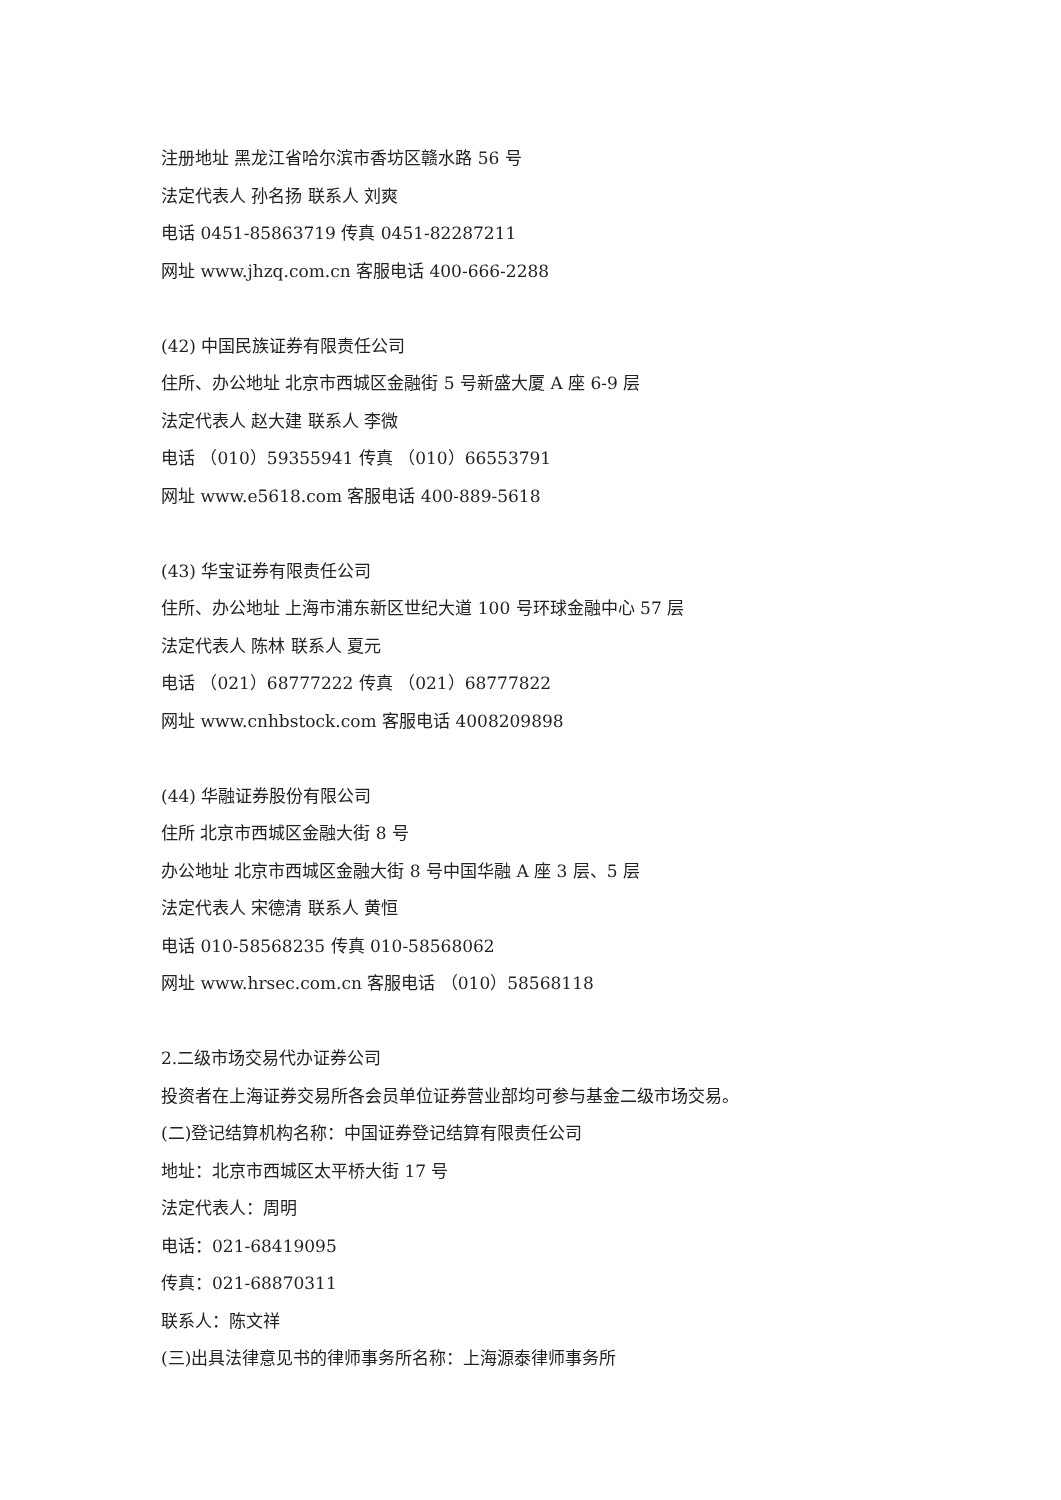注册地址 黑龙江省哈尔滨市香坊区赣水路 56 号
法定代表人 孙名扬 联系人 刘爽
电话 0451-85863719 传真 0451-82287211
网址 www.jhzq.com.cn 客服电话 400-666-2288
(42) 中国民族证券有限责任公司
住所、办公地址 北京市西城区金融街 5 号新盛大厦 A 座 6-9 层
法定代表人 赵大建 联系人 李微
电话 （010）59355941 传真 （010）66553791
网址 www.e5618.com 客服电话 400-889-5618
(43) 华宝证券有限责任公司
住所、办公地址 上海市浦东新区世纪大道 100 号环球金融中心 57 层
法定代表人 陈林 联系人 夏元
电话 （021）68777222 传真 （021）68777822
网址 www.cnhbstock.com 客服电话 4008209898
(44) 华融证券股份有限公司
住所 北京市西城区金融大街 8 号
办公地址 北京市西城区金融大街 8 号中国华融 A 座 3 层、5 层
法定代表人 宋德清 联系人 黄恒
电话 010-58568235 传真 010-58568062
网址 www.hrsec.com.cn 客服电话 （010）58568118
2.二级市场交易代办证券公司
投资者在上海证券交易所各会员单位证券营业部均可参与基金二级市场交易。
(二)登记结算机构名称：中国证券登记结算有限责任公司
地址：北京市西城区太平桥大街 17 号
法定代表人：周明
电话：021-68419095
传真：021-68870311
联系人：陈文祥
(三)出具法律意见书的律师事务所名称：上海源泰律师事务所